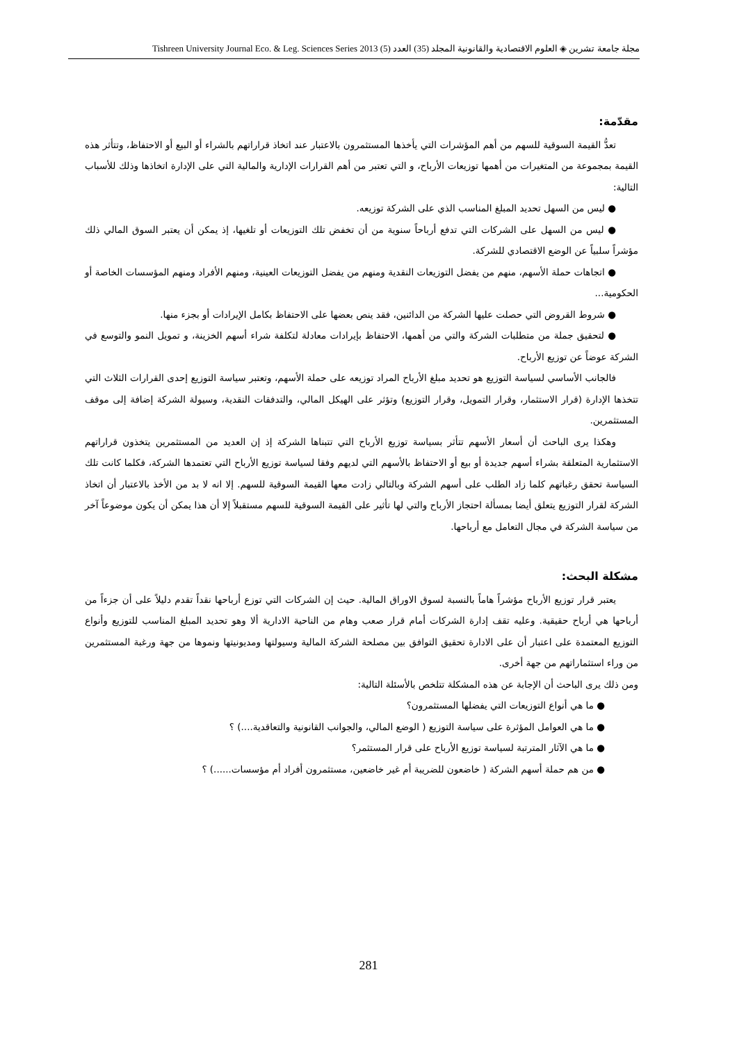مجلة جامعة تشرين ◈ العلوم الاقتصادية والقانونية المجلد (35) العدد (5) 2013 Tishreen University Journal Eco. & Leg. Sciences Series
مقدّمة:
تعدُّ القيمة السوقية للسهم من أهم المؤشرات التي يأخذها المستثمرون بالاعتبار عند اتخاذ قراراتهم بالشراء أو البيع أو الاحتفاظ، وتتأثر هذه القيمة بمجموعة من المتغيرات من أهمها توزيعات الأرباح، و التي تعتبر من أهم القرارات الإدارية والمالية التي على الإدارة اتخاذها وذلك للأسباب التالية:
● ليس من السهل تحديد المبلغ المناسب الذي على الشركة توزيعه.
● ليس من السهل على الشركات التي تدفع أرباحاً سنوية من أن تخفض تلك التوزيعات أو تلغيها، إذ يمكن أن يعتبر السوق المالي ذلك مؤشراً سلبياً عن الوضع الاقتصادي للشركة.
● اتجاهات حملة الأسهم، منهم من يفضل التوزيعات النقدية ومنهم من يفضل التوزيعات العينية، ومنهم الأفراد ومنهم المؤسسات الخاصة أو الحكومية...
● شروط القروض التي حصلت عليها الشركة من الدائنين، فقد ينص بعضها على الاحتفاظ بكامل الإيرادات أو بجزء منها.
● لتحقيق جملة من متطلبات الشركة والتي من أهمها، الاحتفاظ بإيرادات معادلة لتكلفة شراء أسهم الخزينة، و تمويل النمو والتوسع في الشركة عوضاً عن توزيع الأرباح.
فالجانب الأساسي لسياسة التوزيع هو تحديد مبلغ الأرباح المراد توزيعه على حملة الأسهم، وتعتبر سياسة التوزيع إحدى القرارات الثلاث التي تتخذها الإدارة (قرار الاستثمار، وقرار التمويل، وقرار التوزيع) وتؤثر على الهيكل المالي، والتدفقات النقدية، وسيولة الشركة إضافة إلى موقف المستثمرين.
وهكذا يرى الباحث أن أسعار الأسهم تتأثر بسياسة توزيع الأرباح التي تتبناها الشركة إذ إن العديد من المستثمرين يتخذون قراراتهم الاستثمارية المتعلقة بشراء أسهم جديدة أو بيع أو الاحتفاظ بالأسهم التي لديهم وفقا لسياسة توزيع الأرباح التي تعتمدها الشركة، فكلما كانت تلك السياسة تحقق رغباتهم كلما زاد الطلب على أسهم الشركة وبالتالي زادت معها القيمة السوقية للسهم. إلا انه لا بد من الأخذ بالاعتبار أن اتخاذ الشركة لقرار التوزيع يتعلق أيضا بمسألة احتجاز الأرباح والتي لها تأثير على القيمة السوقية للسهم مستقبلاً إلا أن هذا يمكن أن يكون موضوعاً آخر من سياسة الشركة في مجال التعامل مع أرباحها.
مشكلة البحث:
يعتبر قرار توزيع الأرباح مؤشراً هاماً بالنسبة لسوق الاوراق المالية. حيث إن الشركات التي توزع أرباحها نقداً تقدم دليلاً على أن جزءاً من أرباحها هي أرباح حقيقية. وعليه تقف إدارة الشركات أمام قرار صعب وهام من الناحية الادارية ألا وهو تحديد المبلغ المناسب للتوزيع وأنواع التوزيع المعتمدة على اعتبار أن على الادارة تحقيق التوافق بين مصلحة الشركة المالية وسيولتها ومديونيتها ونموها من جهة ورغبة المستثمرين من وراء استثماراتهم من جهة أخرى.
ومن ذلك يرى الباحث أن الإجابة عن هذه المشكلة تتلخص بالأسئلة التالية:
● ما هي أنواع التوزيعات التي يفضلها المستثمرون؟
● ما هي العوامل المؤثرة على سياسة التوزيع ( الوضع المالي، والجوانب القانونية والتعاقدية....) ؟
● ما هي الآثار المترتبة لسياسة توزيع الأرباح على قرار المستثمر؟
● من هم حملة أسهم الشركة ( خاضعون للضريبة أم غير خاضعين، مستثمرون أفراد أم مؤسسات......) ؟
281